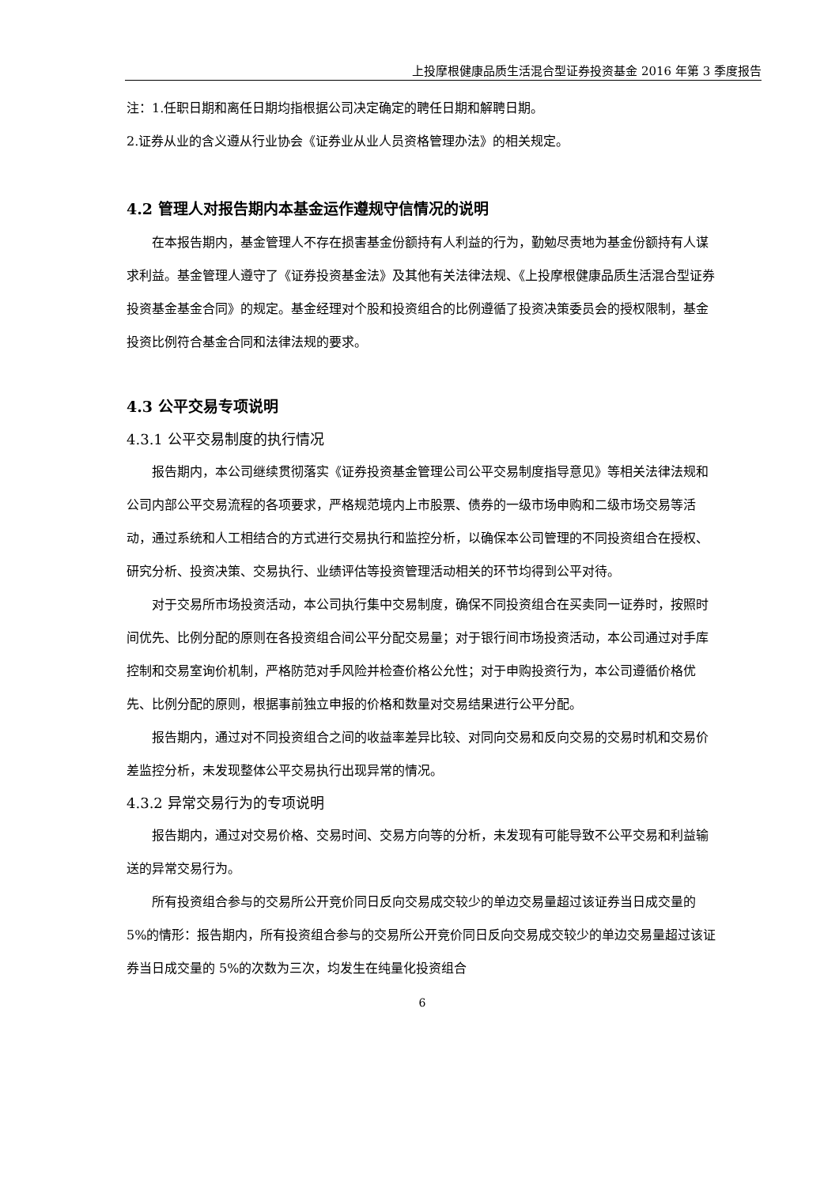上投摩根健康品质生活混合型证券投资基金 2016 年第 3 季度报告
注：1.任职日期和离任日期均指根据公司决定确定的聘任日期和解聘日期。
2.证券从业的含义遵从行业协会《证券业从业人员资格管理办法》的相关规定。
4.2 管理人对报告期内本基金运作遵规守信情况的说明
在本报告期内，基金管理人不存在损害基金份额持有人利益的行为，勤勉尽责地为基金份额持有人谋求利益。基金管理人遵守了《证券投资基金法》及其他有关法律法规、《上投摩根健康品质生活混合型证券投资基金基金合同》的规定。基金经理对个股和投资组合的比例遵循了投资决策委员会的授权限制，基金投资比例符合基金合同和法律法规的要求。
4.3 公平交易专项说明
4.3.1 公平交易制度的执行情况
报告期内，本公司继续贯彻落实《证券投资基金管理公司公平交易制度指导意见》等相关法律法规和公司内部公平交易流程的各项要求，严格规范境内上市股票、债券的一级市场申购和二级市场交易等活动，通过系统和人工相结合的方式进行交易执行和监控分析，以确保本公司管理的不同投资组合在授权、研究分析、投资决策、交易执行、业绩评估等投资管理活动相关的环节均得到公平对待。
对于交易所市场投资活动，本公司执行集中交易制度，确保不同投资组合在买卖同一证券时，按照时间优先、比例分配的原则在各投资组合间公平分配交易量；对于银行间市场投资活动，本公司通过对手库控制和交易室询价机制，严格防范对手风险并检查价格公允性；对于申购投资行为，本公司遵循价格优先、比例分配的原则，根据事前独立申报的价格和数量对交易结果进行公平分配。
报告期内，通过对不同投资组合之间的收益率差异比较、对同向交易和反向交易的交易时机和交易价差监控分析，未发现整体公平交易执行出现异常的情况。
4.3.2 异常交易行为的专项说明
报告期内，通过对交易价格、交易时间、交易方向等的分析，未发现有可能导致不公平交易和利益输送的异常交易行为。
所有投资组合参与的交易所公开竞价同日反向交易成交较少的单边交易量超过该证券当日成交量的 5%的情形：报告期内，所有投资组合参与的交易所公开竞价同日反向交易成交较少的单边交易量超过该证券当日成交量的 5%的次数为三次，均发生在纯量化投资组合
6